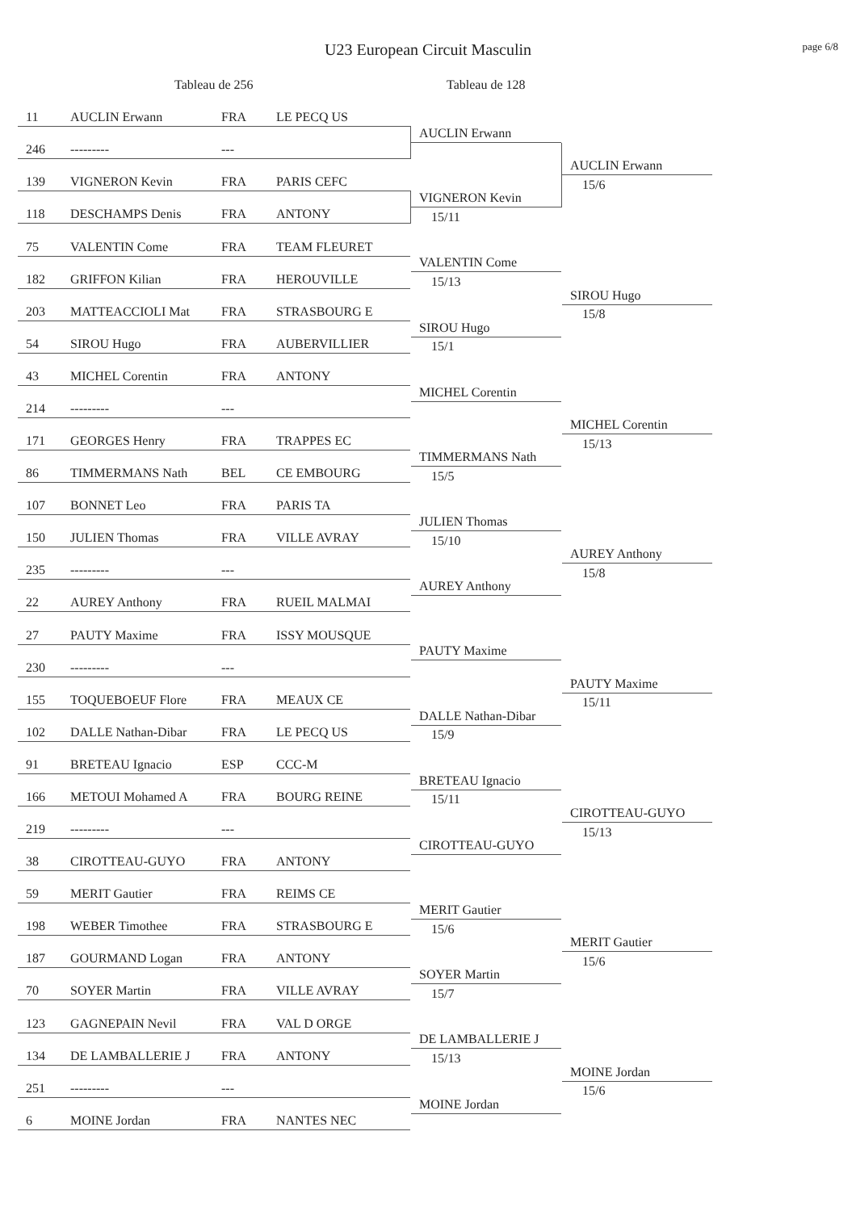U23 European Circuit Masculin page 6/8
Tableau de 256 Tableau de 128
11 AUCLIN Erwann FRA LE PECQ US
246 --------- ---
139 VIGNERON Kevin FRA PARIS CEFC
118 DESCHAMPS Denis FRA ANTONY
75 VALENTIN Come FRA TEAM FLEURET
182 GRIFFON Kilian FRA HEROUVILLE
203 MATTEACCIOLI Mat FRA STRASBOURG E
54 SIROU Hugo FRA AUBERVILLIER
43 MICHEL Corentin FRA ANTONY
214 --------- ---
171 GEORGES Henry FRA TRAPPES EC
86 TIMMERMANS Nath BEL CE EMBOURG
107 BONNET Leo FRA PARIS TA
150 JULIEN Thomas FRA VILLE AVRAY
235 --------- ---
22 AUREY Anthony FRA RUEIL MALMAI
27 PAUTY Maxime FRA ISSY MOUSQUE
230 --------- ---
155 TOQUEBOEUF Flore FRA MEAUX CE
102 DALLE Nathan-Dibar FRA LE PECQ US
91 BRETEAU Ignacio ESP CCC-M
166 METOUI Mohamed A FRA BOURG REINE
219 --------- ---
38 CIROTTEAU-GUYO FRA ANTONY
59 MERIT Gautier FRA REIMS CE
198 WEBER Timothee FRA STRASBOURG E
187 GOURMAND Logan FRA ANTONY
70 SOYER Martin FRA VILLE AVRAY
123 GAGNEPAIN Nevil FRA VAL D ORGE
134 DE LAMBALLERIE J FRA ANTONY
251 --------- ---
6 MOINE Jordan FRA NANTES NEC
AUCLIN Erwann
VIGNERON Kevin
15/11
VALENTIN Come
15/13
SIROU Hugo
15/1
MICHEL Corentin
TIMMERMANS Nath
15/5
JULIEN Thomas
15/10
AUREY Anthony
PAUTY Maxime
DALLE Nathan-Dibar
15/9
BRETEAU Ignacio
15/11
CIROTTEAU-GUYO
MERIT Gautier
15/6
SOYER Martin
15/7
DE LAMBALLERIE J
15/13
MOINE Jordan
AUCLIN Erwann
15/6
SIROU Hugo
15/8
MICHEL Corentin
15/13
AUREY Anthony
15/8
PAUTY Maxime
15/11
CIROTTEAU-GUYO
15/13
MERIT Gautier
15/6
MOINE Jordan
15/6